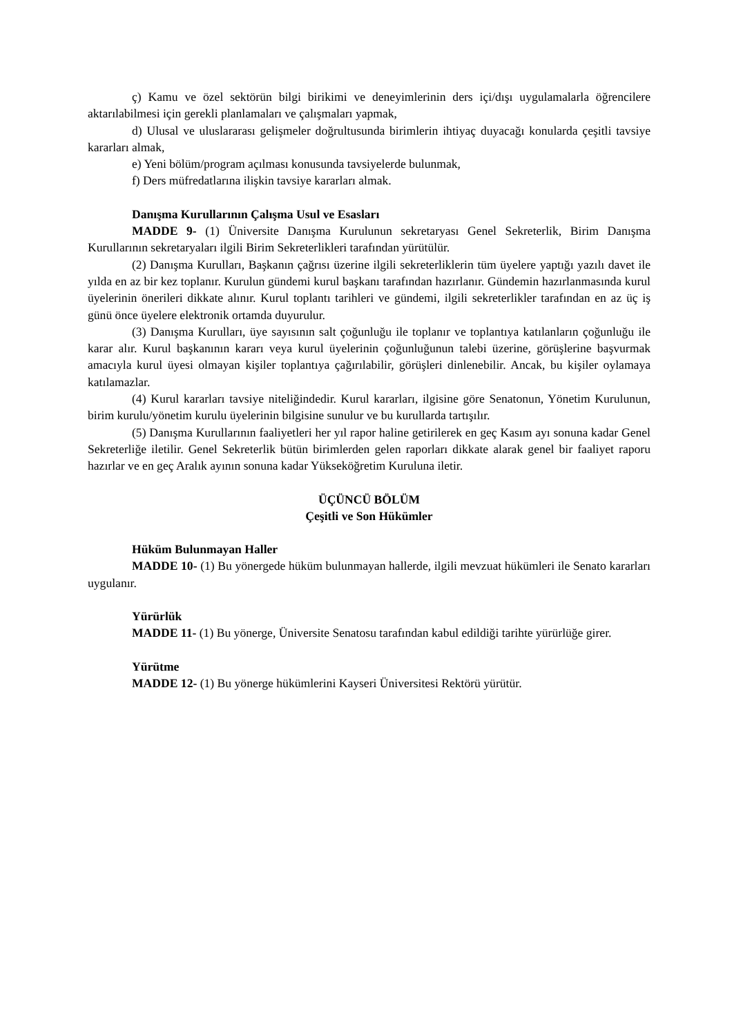ç) Kamu ve özel sektörün bilgi birikimi ve deneyimlerinin ders içi/dışı uygulamalarla öğrencilere aktarılabilmesi için gerekli planlamaları ve çalışmaları yapmak,
d) Ulusal ve uluslararası gelişmeler doğrultusunda birimlerin ihtiyaç duyacağı konularda çeşitli tavsiye kararları almak,
e) Yeni bölüm/program açılması konusunda tavsiyelerde bulunmak,
f) Ders müfredatlarına ilişkin tavsiye kararları almak.
Danışma Kurullarının Çalışma Usul ve Esasları
MADDE 9- (1) Üniversite Danışma Kurulunun sekretaryası Genel Sekreterlik, Birim Danışma Kurullarının sekretaryaları ilgili Birim Sekreterlikleri tarafından yürütülür.
(2) Danışma Kurulları, Başkanın çağrısı üzerine ilgili sekreterliklerin tüm üyelere yaptığı yazılı davet ile yılda en az bir kez toplanır. Kurulun gündemi kurul başkanı tarafından hazırlanır. Gündemin hazırlanmasında kurul üyelerinin önerileri dikkate alınır. Kurul toplantı tarihleri ve gündemi, ilgili sekreterlikler tarafından en az üç iş günü önce üyelere elektronik ortamda duyurulur.
(3) Danışma Kurulları, üye sayısının salt çoğunluğu ile toplanır ve toplantıya katılanların çoğunluğu ile karar alır. Kurul başkanının kararı veya kurul üyelerinin çoğunluğunun talebi üzerine, görüşlerine başvurmak amacıyla kurul üyesi olmayan kişiler toplantıya çağırılabilir, görüşleri dinlenebilir. Ancak, bu kişiler oylamaya katılamazlar.
(4) Kurul kararları tavsiye niteliğindedir. Kurul kararları, ilgisine göre Senatonun, Yönetim Kurulunun, birim kurulu/yönetim kurulu üyelerinin bilgisine sunulur ve bu kurullarda tartışılır.
(5) Danışma Kurullarının faaliyetleri her yıl rapor haline getirilerek en geç Kasım ayı sonuna kadar Genel Sekreterliğe iletilir. Genel Sekreterlik bütün birimlerden gelen raporları dikkate alarak genel bir faaliyet raporu hazırlar ve en geç Aralık ayının sonuna kadar Yükseköğretim Kuruluna iletir.
ÜÇÜNCÜ BÖLÜM
Çeşitli ve Son Hükümler
Hüküm Bulunmayan Haller
MADDE 10- (1) Bu yönergede hüküm bulunmayan hallerde, ilgili mevzuat hükümleri ile Senato kararları uygulanır.
Yürürlük
MADDE 11- (1) Bu yönerge, Üniversite Senatosu tarafından kabul edildiği tarihte yürürlüğe girer.
Yürütme
MADDE 12- (1) Bu yönerge hükümlerini Kayseri Üniversitesi Rektörü yürütür.